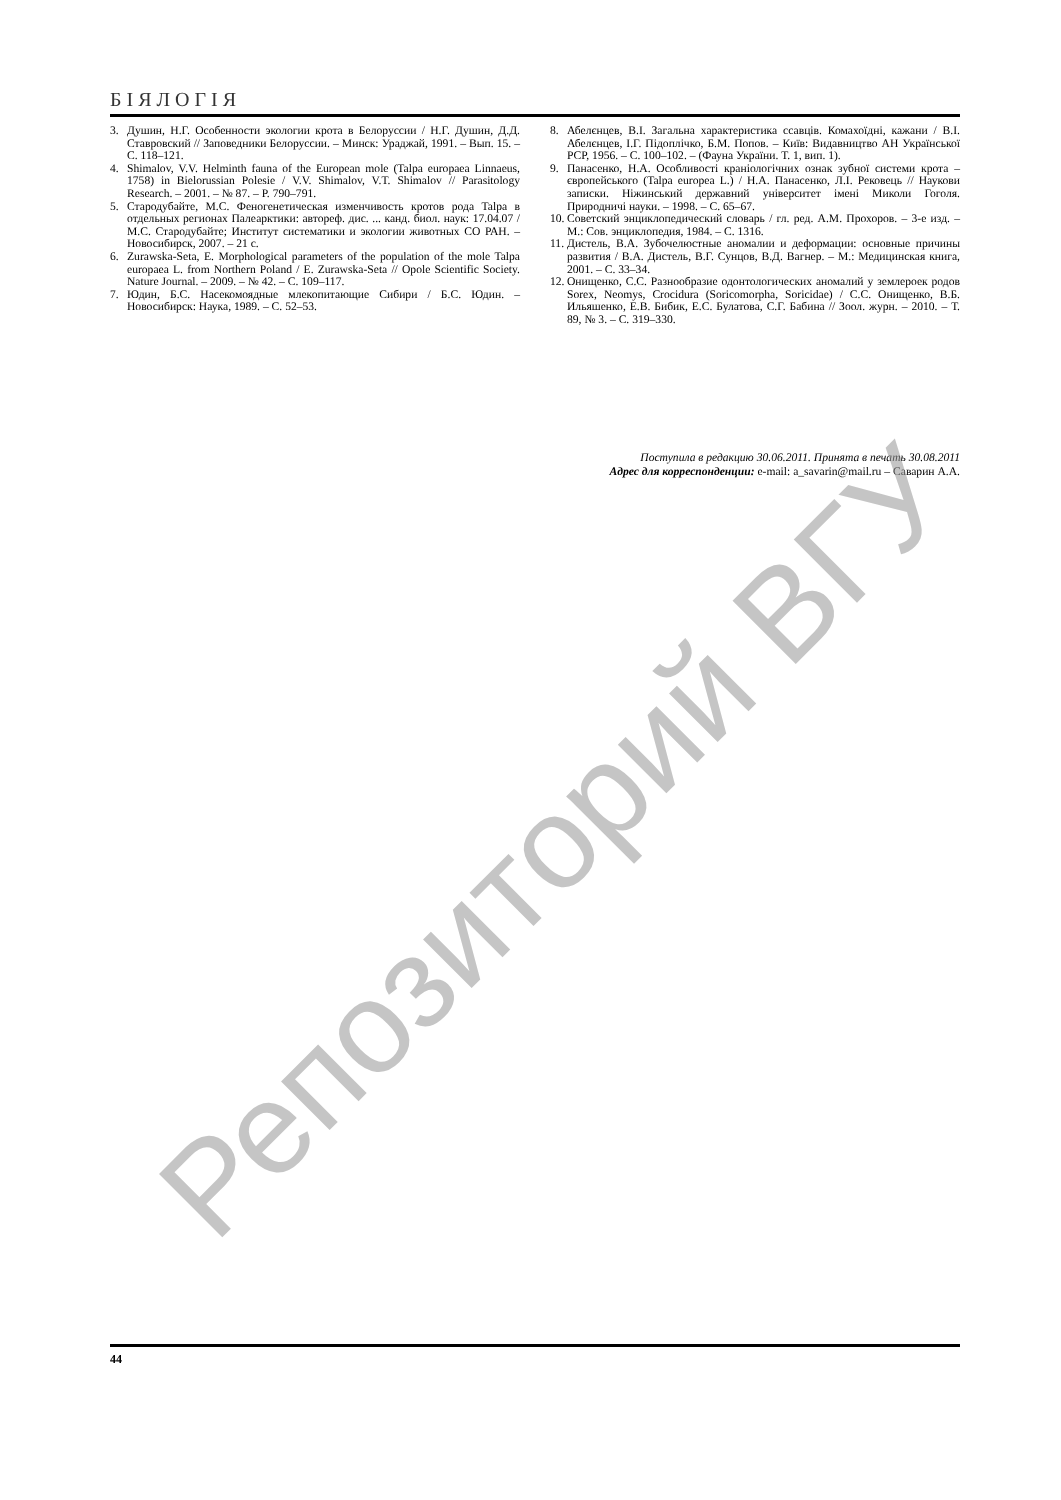БІЯЛОГІЯ
3. Душин, Н.Г. Особенности экологии крота в Белоруссии / Н.Г. Душин, Д.Д. Ставровский // Заповедники Белоруссии. – Минск: Ураджай, 1991. – Вып. 15. – С. 118–121.
4. Shimalov, V.V. Helminth fauna of the European mole (Talpa europaea Linnaeus, 1758) in Bielorussian Polesie / V.V. Shimalov, V.T. Shimalov // Parasitology Research. – 2001. – № 87. – P. 790–791.
5. Стародубайте, М.С. Феногенетическая изменчивость кротов рода Talpa в отдельных регионах Палеарктики: автореф. дис. ... канд. биол. наук: 17.04.07 / М.С. Стародубайте; Институт систематики и экологии животных СО РАН. – Новосибирск, 2007. – 21 с.
6. Zurawska-Seta, E. Morphological parameters of the population of the mole Talpa europaea L. from Northern Poland / E. Zurawska-Seta // Opole Scientific Society. Nature Journal. – 2009. – № 42. – С. 109–117.
7. Юдин, Б.С. Насекомоядные млекопитающие Сибири / Б.С. Юдин. – Новосибирск: Наука, 1989. – С. 52–53.
8. Абелєнцев, В.І. Загальна характеристика ссавців. Комахоїдні, кажани / В.І. Абелєнцев, І.Г. Підоплічко, Б.М. Попов. – Київ: Видавництво АН Української РСР, 1956. – С. 100–102. – (Фауна України. Т. 1, вип. 1).
9. Панасенко, Н.А. Особливості краніологічних ознак зубної системи крота – європейського (Talpa europea L.) / Н.А. Панасенко, Л.І. Рековець // Наукови записки. Ніжинський державний університет імені Миколи Гоголя. Природничі науки. – 1998. – С. 65–67.
10. Советский энциклопедический словарь / гл. ред. А.М. Прохоров. – 3-е изд. – М.: Сов. энциклопедия, 1984. – С. 1316.
11. Дистель, В.А. Зубочелюстные аномалии и деформации: основные причины развития / В.А. Дистель, В.Г. Сунцов, В.Д. Вагнер. – М.: Медицинская книга, 2001. – С. 33–34.
12. Онищенко, С.С. Разнообразие одонтологических аномалий у землероек родов Sorex, Neomys, Crocidura (Soricomorpha, Soricidae) / С.С. Онищенко, В.Б. Ильяшенко, Е.В. Бибик, Е.С. Булатова, С.Г. Бабина // Зоол. журн. – 2010. – Т. 89, № 3. – С. 319–330.
Поступила в редакцию 30.06.2011. Принята в печать 30.08.2011
Адрес для корреспонденции: e-mail: a_savarin@mail.ru – Саварин А.А.
Репозиторий ВГУ
44